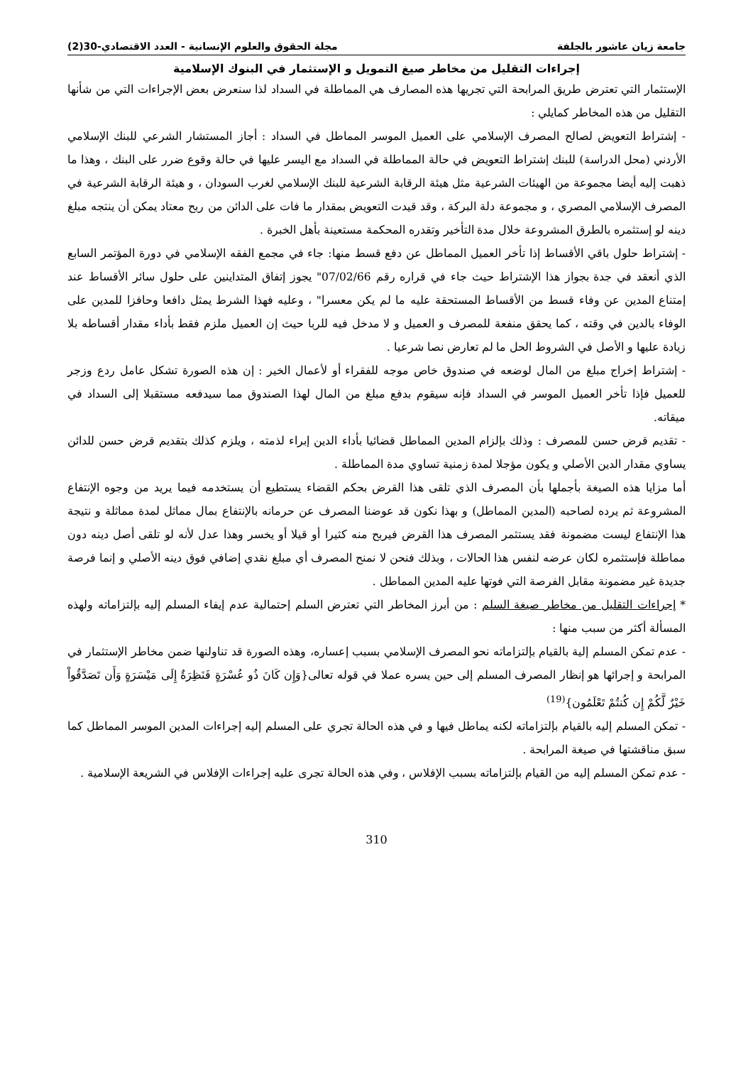جامعة زيان عاشور بالجلفة مجلة الحقوق والعلوم الإنسانية - العدد الاقتصادي-30(2)
إجراءات التقليل من مخاطر صيغ التمويل و الإستثمار في البنوك الإسلامية
الإستثمار التي تعترض طريق المرابحة التي تجريها هذه المصارف هي المماطلة في السداد لذا سنعرض بعض الإجراءات التي من شأنها التقليل من هذه المخاطر كمايلي :
- إشتراط التعويض لصالح المصرف الإسلامي على العميل الموسر المماطل في السداد : أجاز المستشار الشرعي للبنك الإسلامي الأردني (محل الدراسة) للبنك إشتراط التعويض في حالة المماطلة في السداد مع اليسر عليها في حالة وقوع ضرر على البنك ، وهذا ما ذهبت إليه أيضا مجموعة من الهيئات الشرعية مثل هيئة الرقابة الشرعية للبنك الإسلامي لغرب السودان ، و هيئة الرقابة الشرعية في المصرف الإسلامي المصري ، و مجموعة دلة البركة ، وقد قيدت التعويض بمقدار ما فات على الدائن من ربح معتاد يمكن أن ينتجه مبلغ دينه لو إستثمره بالطرق المشروعة خلال مدة التأخير وتقدره المحكمة مستعينة بأهل الخبرة .
- إشتراط حلول باقي الأقساط إذا تأخر العميل المماطل عن دفع قسط منها: جاء في مجمع الفقه الإسلامي في دورة المؤتمر السابع الذي أنعقد في جدة بجواز هذا الإشتراط حيث جاء في قراره رقم 07/02/66" يجوز إتفاق المتداينين على حلول سائر الأقساط عند إمتناع المدين عن وفاء قسط من الأقساط المستحقة عليه ما لم يكن معسرا" ، وعليه فهذا الشرط يمثل دافعا وحافزا للمدين على الوفاء بالدين في وقته ، كما يحقق منفعة للمصرف و العميل و لا مدخل فيه للربا حيث إن العميل ملزم فقط بأداء مقدار أقساطه بلا زيادة عليها و الأصل في الشروط الحل ما لم تعارض نصا شرعيا .
- إشتراط إخراج مبلغ من المال لوضعه في صندوق خاص موجه للفقراء أو لأعمال الخير : إن هذه الصورة تشكل عامل ردع وزجر للعميل فإذا تأخر العميل الموسر في السداد فإنه سيقوم بدفع مبلغ من المال لهذا الصندوق مما سيدفعه مستقبلا إلى السداد في ميقاته.
- تقديم قرض حسن للمصرف : وذلك بإلزام المدين المماطل قضائيا بأداء الدين إبراء لذمته ، ويلزم كذلك بتقديم قرض حسن للدائن يساوي مقدار الدين الأصلي و يكون مؤجلا لمدة زمنية تساوي مدة المماطلة .
أما مزايا هذه الصيغة بأجملها بأن المصرف الذي تلقى هذا القرض بحكم القضاء يستطيع أن يستخدمه فيما يريد من وجوه الإنتفاع المشروعة ثم يرده لصاحبه (المدين المماطل) و بهذا نكون قد عوضنا المصرف عن حرمانه بالإنتفاع بمال مماثل لمدة مماثلة و نتيجة هذا الإنتفاع ليست مضمونة فقد يستثمر المصرف هذا القرض فيربح منه كثيرا أو قيلا أو يخسر وهذا عدل لأنه لو تلقى أصل دينه دون مماطلة فإستثمره لكان عرضه لنفس هذا الحالات ، وبذلك فنحن لا نمنح المصرف أي مبلغ نقدي إضافي فوق دينه الأصلي و إنما فرصة جديدة غير مضمونة مقابل الفرصة التي فوتها عليه المدين المماطل .
* إجراءات التقليل من مخاطر صيغة السلم : من أبرز المخاطر التي تعترض السلم إحتمالية عدم إيفاء المسلم إليه بإلتزاماته ولهذه المسألة أكثر من سبب منها :
- عدم تمكن المسلم إلية بالقيام بإلتزاماته نحو المصرف الإسلامي بسبب إعساره، وهذه الصورة قد تناولنها ضمن مخاطر الإستثمار في المرابحة و إجرائها هو إنظار المصرف المسلم إلى حين يسره عملا في قوله تعالى{وَإِن كَانَ ذُو عُسْرَةٍ فَنَظِرَةٌ إِلَى مَيْسَرَةٍ وَأَن تَصَدَّقُواْ خَيْرٌ لَّكُمْ إِن كُنتُمْ تَعْلَمُون}<sup>(19)</sup>
- تمكن المسلم إليه بالقيام بإلتزاماته لكنه يماطل فيها و في هذه الحالة تجري على المسلم إليه إجراءات المدين الموسر المماطل كما سبق مناقشتها في صيغة المرابحة .
- عدم تمكن المسلم إليه من القيام بإلتزاماته بسبب الإفلاس ، وفي هذه الحالة تجرى عليه إجراءات الإفلاس في الشريعة الإسلامية .
310